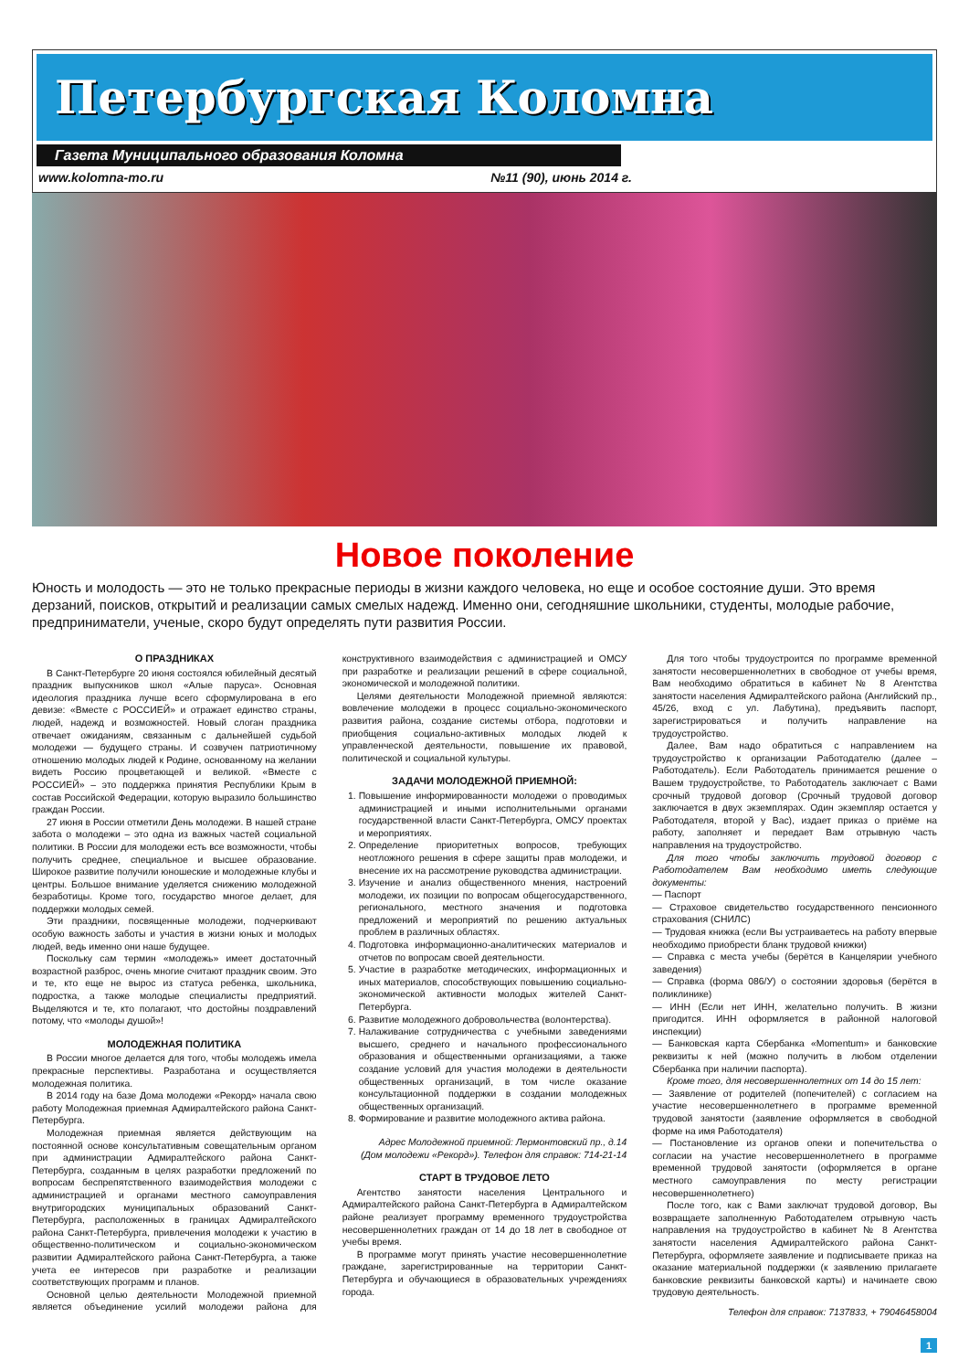Петербургская Коломна
Газета Муниципального образования Коломна
www.kolomna-mo.ru №11 (90), июнь 2014 г.
Новое поколение
Юность и молодость — это не только прекрасные периоды в жизни каждого человека, но еще и особое состояние души. Это время дерзаний, поисков, открытий и реализации самых смелых надежд. Именно они, сегодняшние школьники, студенты, молодые рабочие, предприниматели, ученые, скоро будут определять пути развития России.
О ПРАЗДНИКАХ
В Санкт-Петербурге 20 июня состоялся юбилейный десятый праздник выпускников школ «Алые паруса». Основная идеология праздника лучше всего сформулирована в его девизе: «Вместе с РОССИЕЙ» и отражает единство страны, людей, надежд и возможностей. Новый слоган праздника отвечает ожиданиям, связанным с дальнейшей судьбой молодежи — будущего страны. И созвучен патриотичному отношению молодых людей к Родине, основанному на желании видеть Россию процветающей и великой. «Вместе с РОССИЕЙ» – это поддержка принятия Республики Крым в состав Российской Федерации, которую выразило большинство граждан России.
27 июня в России отметили День молодежи. В нашей стране забота о молодежи – это одна из важных частей социальной политики. В России для молодежи есть все возможности, чтобы получить среднее, специальное и высшее образование. Широкое развитие получили юношеские и молодежные клубы и центры. Большое внимание уделяется снижению молодежной безработицы. Кроме того, государство многое делает, для поддержки молодых семей.
Эти праздники, посвященные молодежи, подчеркивают особую важность заботы и участия в жизни юных и молодых людей, ведь именно они наше будущее.
Поскольку сам термин «молодежь» имеет достаточный возрастной разброс, очень многие считают праздник своим. Это и те, кто еще не вырос из статуса ребенка, школьника, подростка, а также молодые специалисты предприятий. Выделяются и те, кто полагают, что достойны поздравлений потому, что «молоды душой»!
МОЛОДЕЖНАЯ ПОЛИТИКА
В России многое делается для того, чтобы молодежь имела прекрасные перспективы. Разработана и осуществляется молодежная политика.
В 2014 году на базе Дома молодежи «Рекорд» начала свою работу Молодежная приемная Адмиралтейского района Санкт-Петербурга.
Молодежная приемная является действующим на постоянной основе консультативным совещательным органом при администрации Адмиралтейского района Санкт-Петербурга, созданным в целях разработки предложений по вопросам беспрепятственного взаимодействия молодежи с администрацией и органами местного самоуправления внутригородских муниципальных образований Санкт-Петербурга, расположенных в границах Адмиралтейского района Санкт-Петербурга, привлечения молодежи к участию в общественно-политическом и социально-экономическом развитии Адмиралтейского района Санкт-Петербурга, а также учета ее интересов при разработке и реализации соответствующих программ и планов.
Основной целью деятельности Молодежной приемной является объединение усилий молодежи района для конструктивного взаимодействия с администрацией и ОМСУ при разработке и реализации решений в сфере социальной, экономической и молодежной политики.
Целями деятельности Молодежной приемной являются: вовлечение молодежи в процесс социально-экономического развития района, создание системы отбора, подготовки и приобщения социально-активных молодых людей к управленческой деятельности, повышение их правовой, политической и социальной культуры.
ЗАДАЧИ МОЛОДЕЖНОЙ ПРИЕМНОЙ:
1. Повышение информированности молодежи о проводимых администрацией и иными исполнительными органами государственной власти Санкт-Петербурга, ОМСУ проектах и мероприятиях.
2. Определение приоритетных вопросов, требующих неотложного решения в сфере защиты прав молодежи, и внесение их на рассмотрение руководства администрации.
3. Изучение и анализ общественного мнения, настроений молодежи, их позиции по вопросам общегосударственного, регионального, местного значения и подготовка предложений и мероприятий по решению актуальных проблем в различных областях.
4. Подготовка информационно-аналитических материалов и отчетов по вопросам своей деятельности.
5. Участие в разработке методических, информационных и иных материалов, способствующих повышению социально-экономической активности молодых жителей Санкт-Петербурга.
6. Развитие молодежного добровольчества (волонтерства).
7. Налаживание сотрудничества с учебными заведениями высшего, среднего и начального профессионального образования и общественными организациями, а также создание условий для участия молодежи в деятельности общественных организаций, в том числе оказание консультационной поддержки в создании молодежных общественных организаций.
8. Формирование и развитие молодежного актива района.
Адрес Молодежной приемной: Лермонтовский пр., д.14 (Дом молодежи «Рекорд»). Телефон для справок: 714-21-14
СТАРТ В ТРУДОВОЕ ЛЕТО
Агентство занятости населения Центрального и Адмиралтейского района Санкт-Петербурга в Адмиралтейском районе реализует программу временного трудоустройства несовершеннолетних граждан от 14 до 18 лет в свободное от учебы время.
В программе могут принять участие несовершеннолетние граждане, зарегистрированные на территории Санкт-Петербурга и обучающиеся в образовательных учреждениях города.
Для того чтобы трудоустроится по программе временной занятости несовершеннолетних в свободное от учебы время, Вам необходимо обратиться в кабинет № 8 Агентства занятости населения Адмиралтейского района (Английский пр., 45/26, вход с ул. Лабутина), предъявить паспорт, зарегистрироваться и получить направление на трудоустройство.
Далее, Вам надо обратиться с направлением на трудоустройство к организации Работодателю (далее – Работодатель). Если Работодатель принимается решение о Вашем трудоустройстве, то Работодатель заключает с Вами срочный трудовой договор (Срочный трудовой договор заключается в двух экземплярах. Один экземпляр остается у Работодателя, второй у Вас), издает приказ о приёме на работу, заполняет и передает Вам отрывную часть направления на трудоустройство.
Для того чтобы заключить трудовой договор с Работодателем Вам необходимо иметь следующие документы:
— Паспорт
— Страховое свидетельство государственного пенсионного страхования (СНИЛС)
— Трудовая книжка (если Вы устраиваетесь на работу впервые необходимо приобрести бланк трудовой книжки)
— Справка с места учебы (берётся в Канцелярии учебного заведения)
— Справка (форма 086/У) о состоянии здоровья (берётся в поликлинике)
— ИНН (Если нет ИНН, желательно получить. В жизни пригодится. ИНН оформляется в районной налоговой инспекции)
— Банковская карта Сбербанка «Momentum» и банковские реквизиты к ней (можно получить в любом отделении Сбербанка при наличии паспорта).
Кроме того, для несовершеннолетних от 14 до 15 лет:
— Заявление от родителей (попечителей) с согласием на участие несовершеннолетнего в программе временной трудовой занятости (заявление оформляется в свободной форме на имя Работодателя)
— Постановление из органов опеки и попечительства о согласии на участие несовершеннолетнего в программе временной трудовой занятости (оформляется в органе местного самоуправления по месту регистрации несовершеннолетнего)
После того, как с Вами заключат трудовой договор, Вы возвращаете заполненную Работодателем отрывную часть направления на трудоустройство в кабинет № 8 Агентства занятости населения Адмиралтейского района Санкт-Петербурга, оформляете заявление и подписываете приказ на оказание материальной поддержки (к заявлению прилагаете банковские реквизиты банковской карты) и начинаете свою трудовую деятельность.
Телефон для справок: 7137833, + 79046458004
1